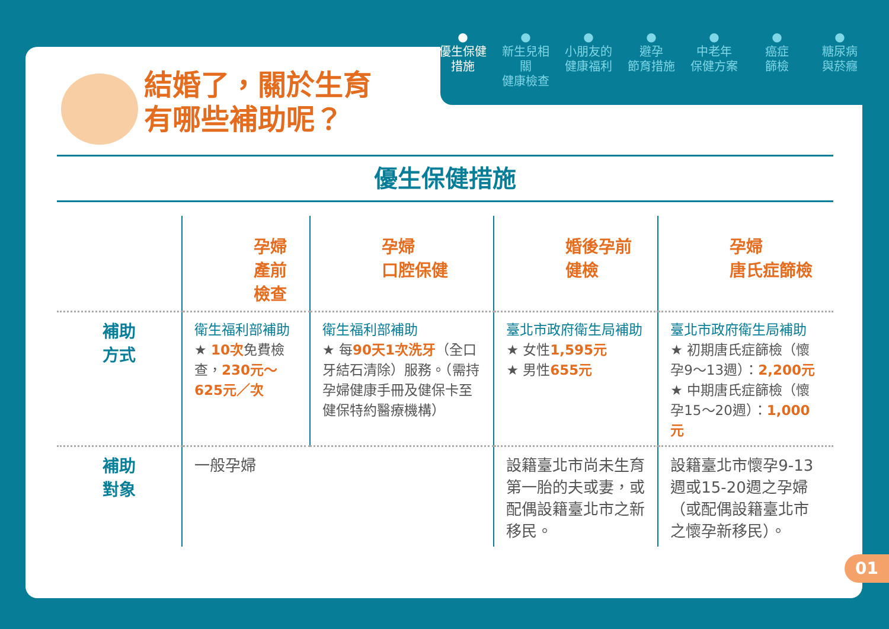結婚了，關於生育
有哪些補助呢？
優生保健措施
| | 孕婦 產前檢查 | 孕婦 口腔保健 | 婚後孕前 健檢 | 孕婦 唐氏症篩檢 |
| --- | --- | --- | --- | --- |
| 補助 方式 | 衛生福利部補助 ★ 10次 免費檢查， 230元～625元／次 | 衛生福利部補助 ★ 每 90天1次洗牙 （全口牙結石清除）服務。（需持孕婦健康手冊及健保卡至健保特約醫療機構） | 臺北市政府衛生局補助 ★ 女性 1,595元 ★ 男性 655元 | 臺北市政府衛生局補助 ★ 初期唐氏症篩檢（懷孕9～13週）： 2,200元 ★ 中期唐氏症篩檢（懷孕15～20週）： 1,000元 |
| 補助 對象 | 一般孕婦 | | 設籍臺北市尚未生育第一胎的夫或妻，或配偶設籍臺北市之新移民。 | 設籍臺北市懷孕9-13週或15-20週之孕婦（或配偶設籍臺北市之懷孕新移民）。 |
●
優生保健
措施
●
新生兒相關
健康檢查
●
小朋友的
健康福利
●
避孕
節育措施
●
中老年
保健方案
●
癌症
篩檢
●
糖尿病
與菸癮
01